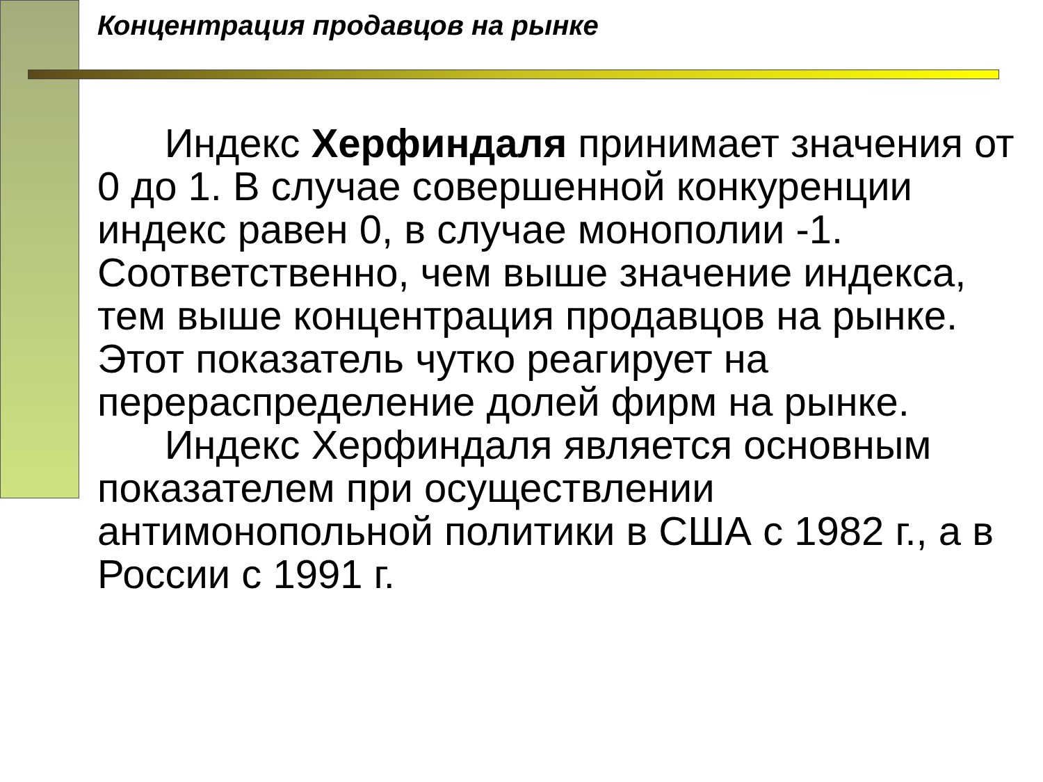Концентрация продавцов на рынке
Индекс Херфиндаля принимает значения от 0 до 1. В случае совершенной конкуренции индекс равен 0, в случае монополии -1. Соответственно, чем выше значение индекса, тем выше концентрация продавцов на рынке. Этот показатель чутко реагирует на перераспределение долей фирм на рынке.
Индекс Херфиндаля является основным показателем при осуществлении антимонопольной политики в США с 1982 г., а в России с 1991 г.